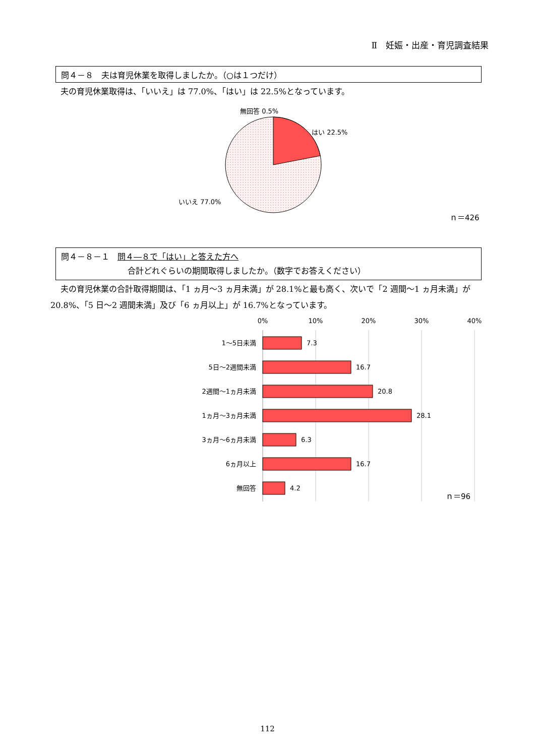Ⅱ　妊娠・出産・育児調査結果
問４－８　夫は育児休業を取得しましたか。（○は１つだけ）
夫の育児休業取得は、「いいえ」は 77.0%、「はい」は 22.5%となっています。
無回答 0.5%
はい 22.5%
いいえ 77.0%
ｎ＝426
問４－８－１　問４―８で「はい」と答えた方へ
合計どれぐらいの期間取得しましたか。（数字でお答えください）
夫の育児休業の合計取得期間は、「1 ヵ月～3 ヵ月未満」が 28.1%と最も高く、次いで「2 週間～1 ヵ月未満」が 20.8%、「5 日～2 週間未満」及び「6 ヵ月以上」が 16.7%となっています。
0%
10%
20%
30%
40%
1～5日未満
5日～2週間未満
2週間～1ヵ月未満
1ヵ月～3ヵ月未満
3ヵ月～6ヵ月未満
6ヵ月以上
無回答
7.3
16.7
20.8
28.1
6.3
16.7
4.2
ｎ＝96
112